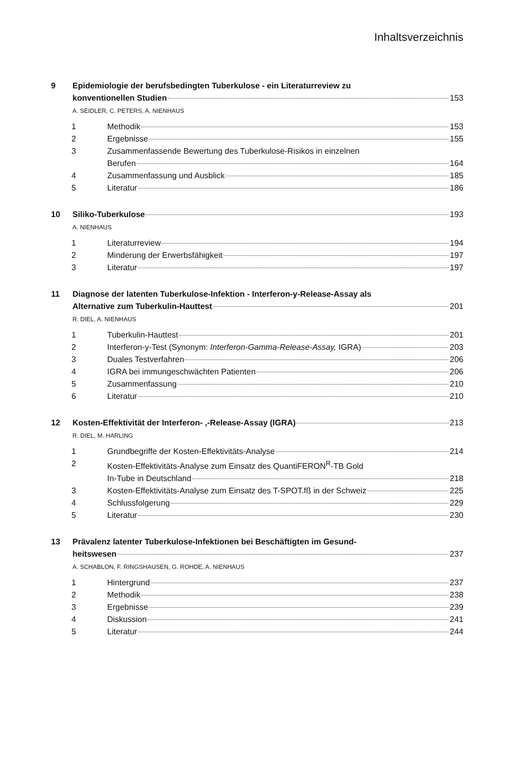Inhaltsverzeichnis
9 Epidemiologie der berufsbedingten Tuberkulose - ein Literaturreview zu
konventionellen Studien 153
A. SEIDLER, C. PETERS, A. NIENHAUS
1
Methodik 153
2
Ergebnisse 155
3 Zusammenfassende Bewertung des Tuberkulose-Risikos in einzelnen
Berufen 164
4
Zusammenfassung und Ausblick 185
5
Literatur 186
10
Siliko-Tuberkulose 193
A. NIENHAUS
1
Literaturreview 194
2
Minderung der Erwerbsfähigkeit 197
3
Literatur 197
11 Diagnose der latenten Tuberkulose-Infektion - Interferon-y-Release-Assay als
Alternative zum Tuberkulin-Hauttest 201
R. DIEL, A. NIENHAUS
1
Tuberkulin-Hauttest 201
2
Interferon-y-Test (Synonym: Interferon-Gamma-Release-Assay, IGRA) 203
3
Duales Testverfahren 206
4
IGRA bei immungeschwächten Patienten 206
5
Zusammenfassung 210
6
Literatur 210
12
Kosten-Effektivität der Interferon- ,-Release-Assay (IGRA) 213
R. DIEL, M. HARLING
1
Grundbegriffe der Kosten-Effektivitäts-Analyse 214
2 Kosten-Effektivitäts-Analyse zum Einsatz des QuantiFERON<sup>R</sup>-TB Gold
In-Tube in Deutschland 218
3
Kosten-Effektivitäts-Analyse zum Einsatz des T-SPOT.fß in der Schweiz 225
4
Schlussfolgerung 229
5
Literatur 230
13 Prävalenz latenter Tuberkulose-Infektionen bei Beschäftigten im Gesund-
heitswesen 237
A. SCHABLON, F. RINGSHAUSEN, G. ROHDE, A. NIENHAUS
1
Hintergrund 237
2
Methodik 238
3
Ergebnisse 239
4
Diskussion 241
5
Literatur 244